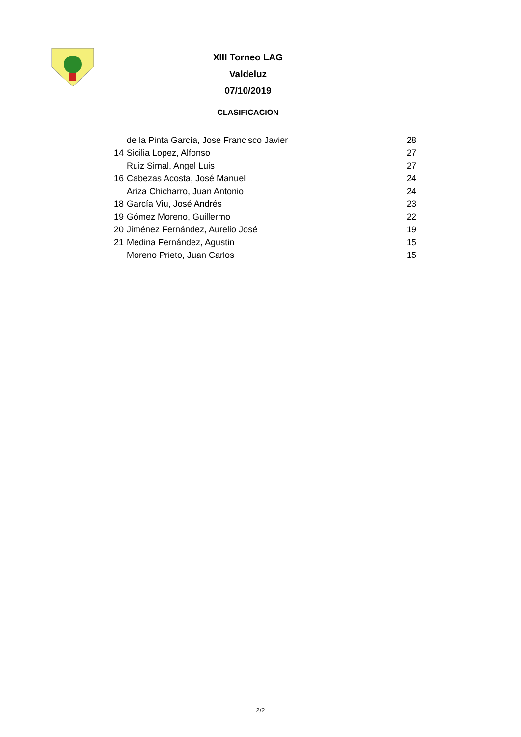XIII Torneo LAG
Valdeluz
07/10/2019
CLASIFICACION
| | de la Pinta García, Jose Francisco Javier | 28 |
| 14 | Sicilia Lopez, Alfonso | 27 |
| | Ruiz Simal, Angel Luis | 27 |
| 16 | Cabezas Acosta, José Manuel | 24 |
| | Ariza Chicharro, Juan Antonio | 24 |
| 18 | García Viu, José Andrés | 23 |
| 19 | Gómez Moreno, Guillermo | 22 |
| 20 | Jiménez Fernández, Aurelio José | 19 |
| 21 | Medina Fernández, Agustin | 15 |
| | Moreno Prieto, Juan Carlos | 15 |
2/2